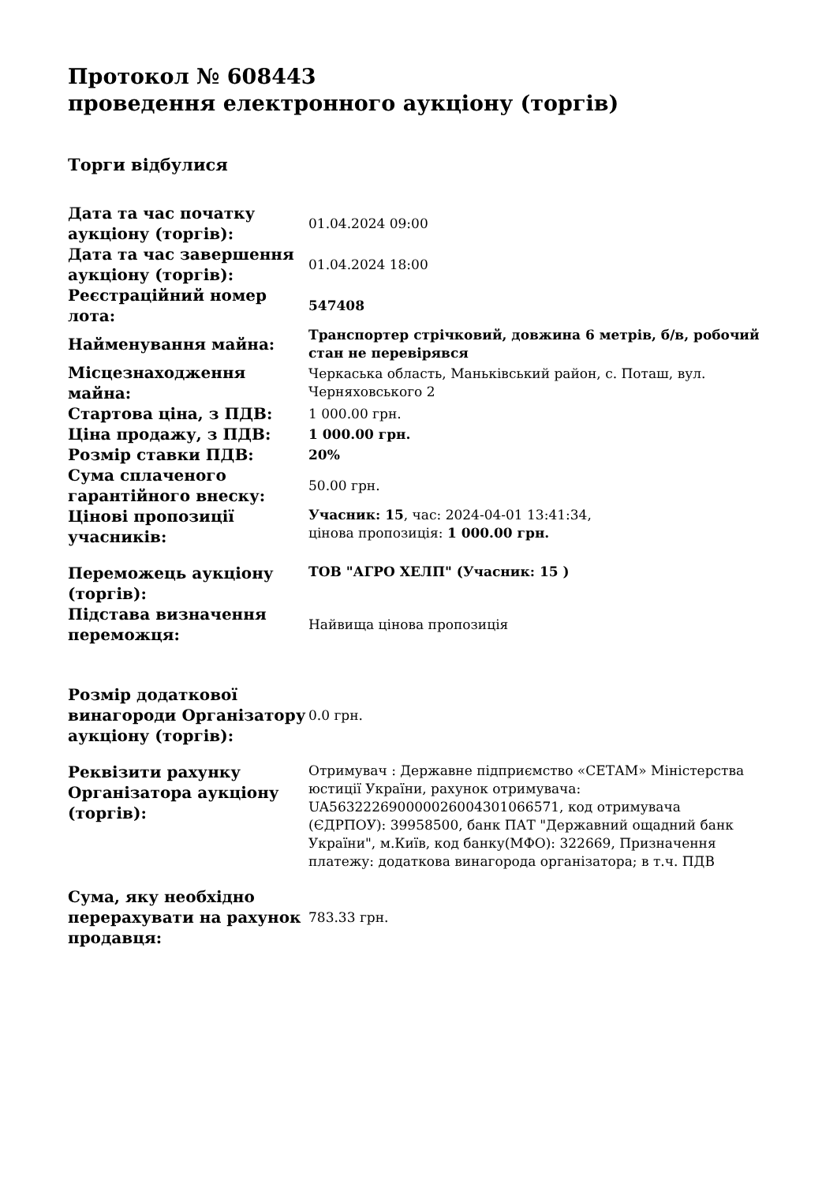Протокол № 608443
проведення електронного аукціону (торгів)
Торги відбулися
| Дата та час початку аукціону (торгів): | 01.04.2024 09:00 |
| Дата та час завершення аукціону (торгів): | 01.04.2024 18:00 |
| Реєстраційний номер лота: | 547408 |
| Найменування майна: | Транспортер стрічковий, довжина 6 метрів, б/в, робочий стан не перевірявся |
| Місцезнаходження майна: | Черкаська область, Маньківський район, с. Поташ, вул. Черняховського 2 |
| Стартова ціна, з ПДВ: | 1 000.00 грн. |
| Ціна продажу, з ПДВ: | 1 000.00 грн. |
| Розмір ставки ПДВ: | 20% |
| Сума сплаченого гарантійного внеску: | 50.00 грн. |
| Цінові пропозиції учасників: | Учасник: 15 , час: 2024-04-01 13:41:34, цінова пропозиція: 1 000.00 грн. |
| Переможець аукціону (торгів): | ТОВ "АГРО ХЕЛП" (Учасник: 15 ) |
| Підстава визначення переможця: | Найвища цінова пропозиція |
| Розмір додаткової винагороди Організатору аукціону (торгів): | 0.0 грн. |
| Реквізити рахунку Організатора аукціону (торгів): | Отримувач : Державне підприємство «СЕТАМ» Міністерства юстиції України, рахунок отримувача: UA563222690000026004301066571, код отримувача (ЄДРПОУ): 39958500, банк ПАТ "Державний ощадний банк України", м.Київ, код банку(МФО): 322669, Призначення платежу: додаткова винагорода організатора; в т.ч. ПДВ |
| Сума, яку необхідно перерахувати на рахунок продавця: | 783.33 грн. |